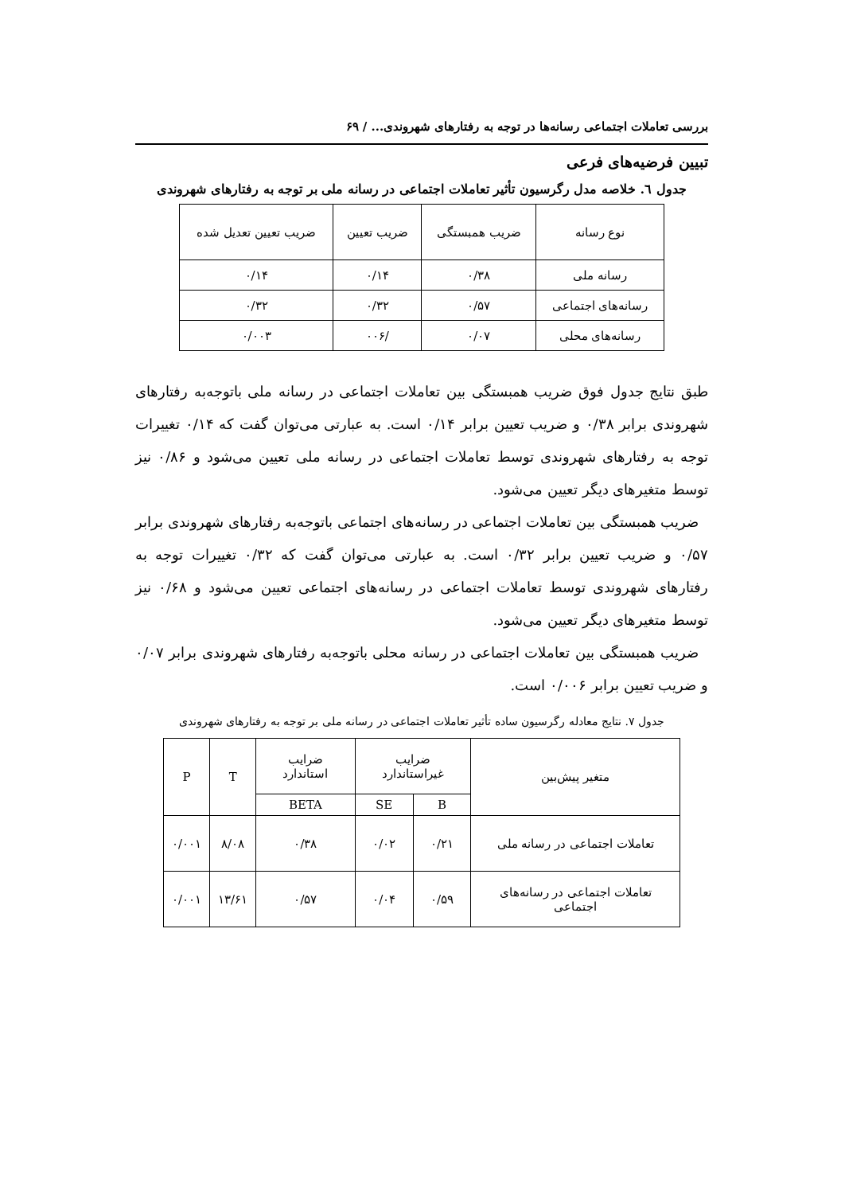بررسی تعاملات اجتماعی رسانه‌ها در توجه به رفتارهای شهروندی... / ۶۹
تبیین فرضیه‌های فرعی
جدول ٦. خلاصه مدل رگرسیون تأثیر تعاملات اجتماعی در رسانه ملی بر توجه به رفتارهای شهروندی
| نوع رسانه | ضریب همبستگی | ضریب تعیین | ضریب تعیین تعدیل شده |
| --- | --- | --- | --- |
| رسانه ملی | ۰/۳۸ | ۰/۱۴ | ۰/۱۴ |
| رسانه‌های اجتماعی | ۰/۵۷ | ۰/۳۲ | ۰/۳۲ |
| رسانه‌های محلی | ۰/۰۷ | /۰۰۶ | ۰/۰۰۳ |
طبق نتایج جدول فوق ضریب همبستگی بین تعاملات اجتماعی در رسانه ملی باتوجه‌به رفتارهای شهروندی برابر ۰/۳۸ و ضریب تعیین برابر ۰/۱۴ است. به عبارتی می‌توان گفت که ۰/۱۴ تغییرات توجه به رفتارهای شهروندی توسط تعاملات اجتماعی در رسانه ملی تعیین می‌شود و ۰/۸۶ نیز توسط متغیرهای دیگر تعیین می‌شود.
ضریب همبستگی بین تعاملات اجتماعی در رسانه‌های اجتماعی باتوجه‌به رفتارهای شهروندی برابر ۰/۵۷ و ضریب تعیین برابر ۰/۳۲ است. به عبارتی می‌توان گفت که ۰/۳۲ تغییرات توجه به رفتارهای شهروندی توسط تعاملات اجتماعی در رسانه‌های اجتماعی تعیین می‌شود و ۰/۶۸ نیز توسط متغیرهای دیگر تعیین می‌شود.
ضریب همبستگی بین تعاملات اجتماعی در رسانه محلی باتوجه‌به رفتارهای شهروندی برابر ۰/۰۷ و ضریب تعیین برابر ۰/۰۰۶ است.
جدول ۷. نتایج معادله رگرسیون ساده تأثیر تعاملات اجتماعی در رسانه ملی بر توجه به رفتارهای شهروندی
| متغیر پیش‌بین | ضرایب غیراستاندارد | | ضرایب استاندارد | T | P |
| --- | --- | --- | --- | --- | --- |
| | B | SE | BETA | | |
| تعاملات اجتماعی در رسانه ملی | ۰/۲۱ | ۰/۰۲ | ۰/۳۸ | ۸/۰۸ | ۰/۰۰۱ |
| تعاملات اجتماعی در رسانه‌های اجتماعی | ۰/۵۹ | ۰/۰۴ | ۰/۵۷ | ۱۳/۶۱ | ۰/۰۰۱ |